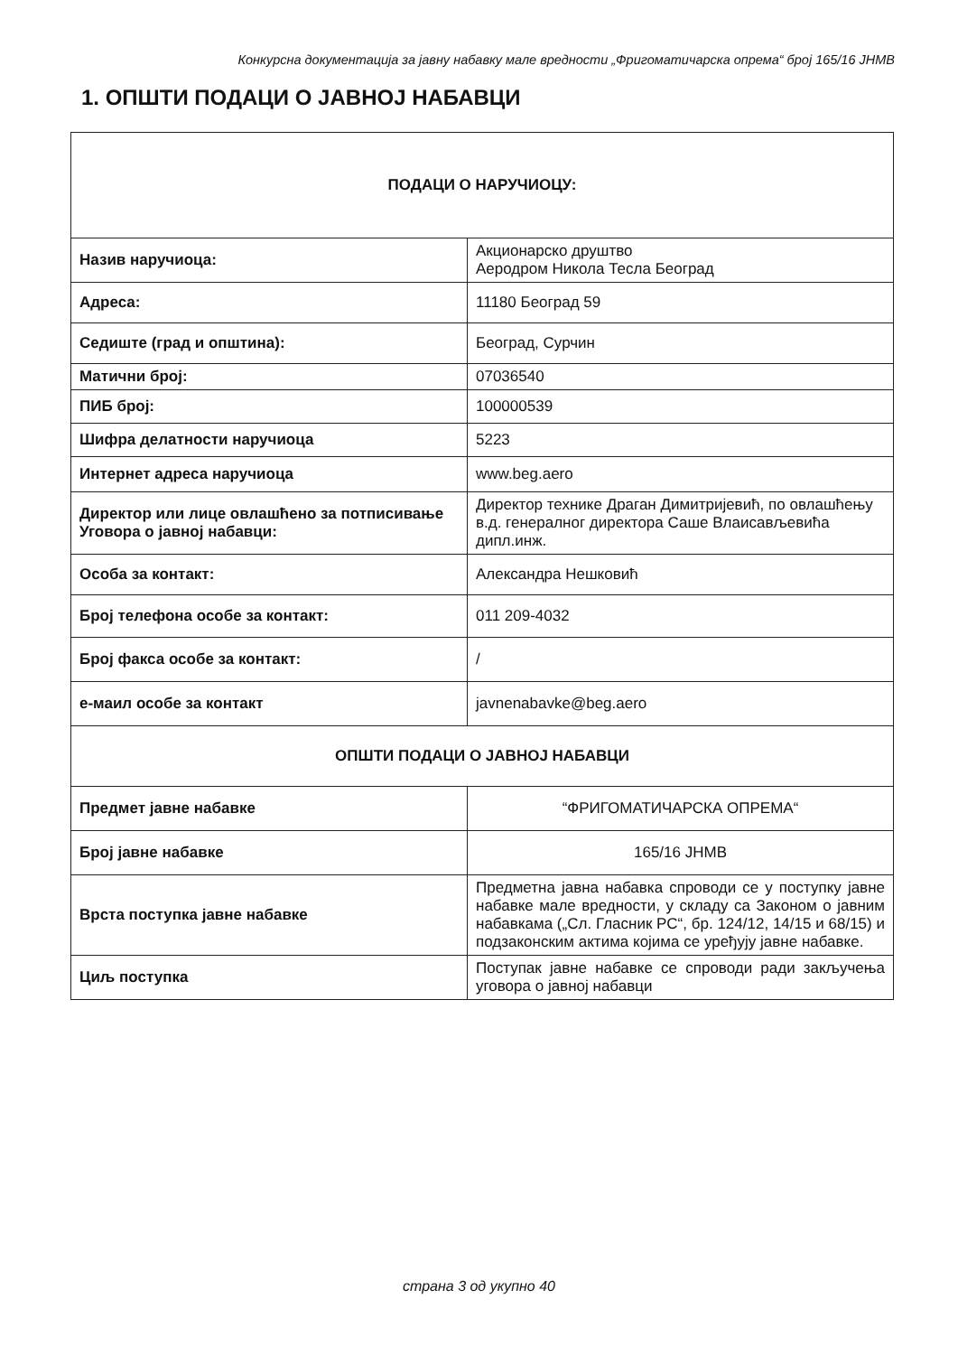Конкурсна документација за јавну набавку мале вредности „Фригоматичарска опрема“ број 165/16 ЈНМВ
1. ОПШТИ ПОДАЦИ О ЈАВНОЈ НАБАВЦИ
| ПОДАЦИ О НАРУЧИОЦУ: | |
| Назив наручиоца: | Акционарско друштво Аеродром Никола Тесла Београд |
| Адреса: | 11180 Београд 59 |
| Седиште (град и општина): | Београд, Сурчин |
| Матични број: | 07036540 |
| ПИБ број: | 100000539 |
| Шифра делатности наручиоца | 5223 |
| Интернет адреса наручиоца | www.beg.aero |
| Директор или лице овлашћено за потписивање Уговора о јавној набавци: | Директор технике Драган Димитријевић, по овлашћењу в.д. генералног директора Саше Влаисављевића дипл.инж. |
| Особа за контакт: | Александра Нешковић |
| Број телефона особе за контакт: | 011 209-4032 |
| Број факса особе за контакт: | / |
| е-маил особе за контакт | javnenabavke@beg.aero |
| ОПШТИ ПОДАЦИ О ЈАВНОЈ НАБАВЦИ | |
| Предмет јавне набавке | “ФРИГОМАТИЧАРСКА ОПРЕМА“ |
| Број јавне набавке | 165/16 ЈНМВ |
| Врста поступка јавне набавке | Предметна јавна набавка спроводи се у поступку јавне набавке мале вредности, у складу са Законом о јавним набавкама („Сл. Гласник РС“, бр. 124/12, 14/15 и 68/15) и подзаконским актима којима се уређују јавне набавке. |
| Циљ поступка | Поступак јавне набавке се спроводи ради закључења уговора о јавној набавци |
страна 3 од укупно 40